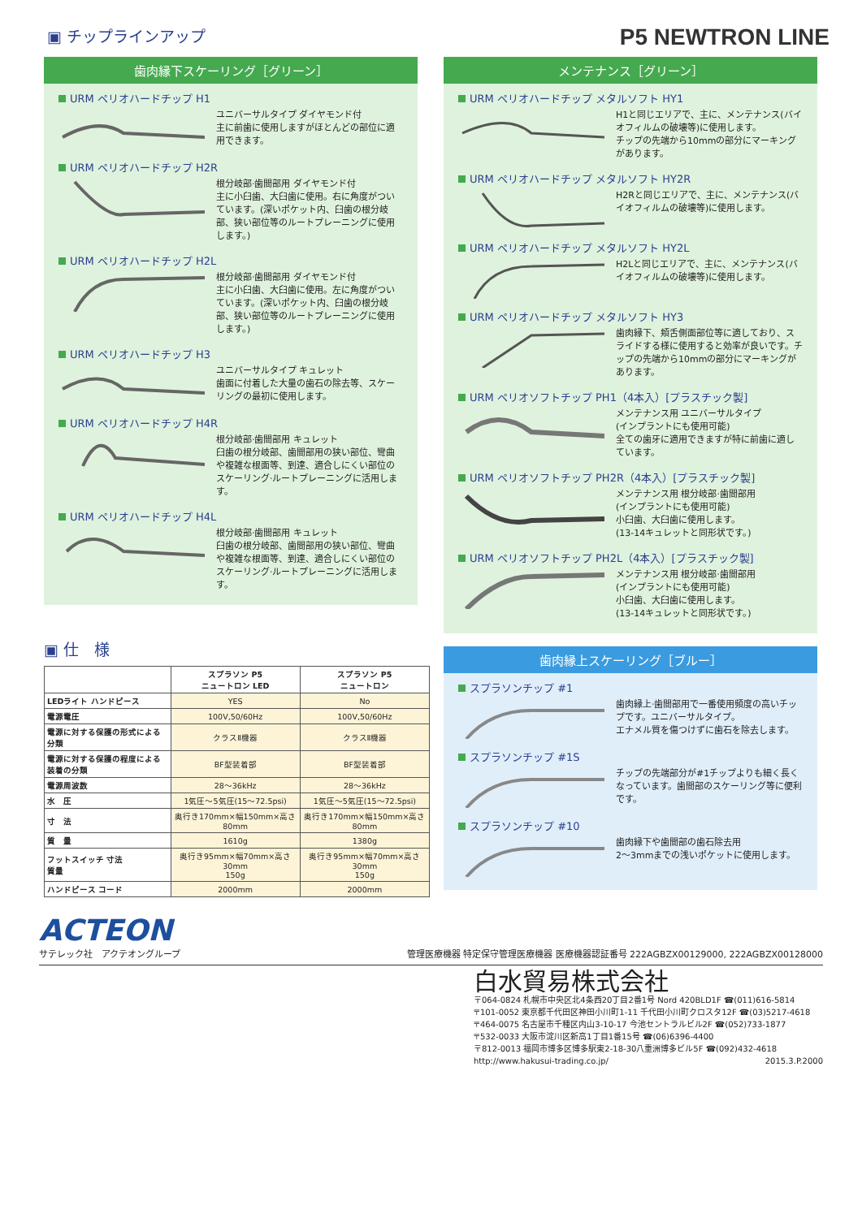▣ チップラインアップ
P5 NEWTRON LINE
歯肉縁下スケーリング［グリーン］
URM ペリオハードチップ H1
ユニバーサルタイプ ダイヤモンド付
主に前歯に使用しますがほとんどの部位に適用できます。
URM ペリオハードチップ H2R
根分岐部·歯間部用 ダイヤモンド付
主に小臼歯、大臼歯に使用。右に角度がついています。(深いポケット内、臼歯の根分岐部、狭い部位等のルートプレーニングに使用します。)
URM ペリオハードチップ H2L
根分岐部·歯間部用 ダイヤモンド付
主に小臼歯、大臼歯に使用。左に角度がついています。(深いポケット内、臼歯の根分岐部、狭い部位等のルートプレーニングに使用します。)
URM ペリオハードチップ H3
ユニバーサルタイプ キュレット
歯面に付着した大量の歯石の除去等、スケーリングの最初に使用します。
URM ペリオハードチップ H4R
根分岐部·歯間部用 キュレット
臼歯の根分岐部、歯間部用の狭い部位、彎曲や複雑な根面等、到達、適合しにくい部位のスケーリング·ルートプレーニングに活用します。
URM ペリオハードチップ H4L
根分岐部·歯間部用 キュレット
臼歯の根分岐部、歯間部用の狭い部位、彎曲や複雑な根面等、到達、適合しにくい部位のスケーリング·ルートプレーニングに活用します。
▣ 仕　様
| | スプラソン P5 ニュートロン LED | スプラソン P5 ニュートロン |
| --- | --- | --- |
| LEDライト ハンドピース | YES | No |
| 電源電圧 | 100V,50/60Hz | 100V,50/60Hz |
| 電源に対する保護の形式による分類 | クラスⅡ機器 | クラスⅡ機器 |
| 電源に対する保護の程度による装着の分類 | BF型装着部 | BF型装着部 |
| 電源周波数 | 28～36kHz | 28～36kHz |
| 水 圧 | 1気圧～5気圧(15～72.5psi) | 1気圧～5気圧(15～72.5psi) |
| 寸 法 | 奥行き170mm×幅150mm×高さ80mm | 奥行き170mm×幅150mm×高さ80mm |
| 質 量 | 1610g | 1380g |
| フットスイッチ 寸法 質量 | 奥行き95mm×幅70mm×高さ30mm 150g | 奥行き95mm×幅70mm×高さ30mm 150g |
| ハンドピース コード | 2000mm | 2000mm |
メンテナンス［グリーン］
URM ペリオハードチップ メタルソフト HY1
H1と同じエリアで、主に、メンテナンス(バイオフィルムの破壊等)に使用します。
チップの先端から10mmの部分にマーキングがあります。
URM ペリオハードチップ メタルソフト HY2R
H2Rと同じエリアで、主に、メンテナンス(バイオフィルムの破壊等)に使用します。
URM ペリオハードチップ メタルソフト HY2L
H2Lと同じエリアで、主に、メンテナンス(バイオフィルムの破壊等)に使用します。
URM ペリオハードチップ メタルソフト HY3
歯肉縁下、頬舌側面部位等に適しており、スライドする様に使用すると効率が良いです。チップの先端から10mmの部分にマーキングがあります。
URM ペリオソフトチップ PH1（4本入）[プラスチック製]
メンテナンス用 ユニバーサルタイプ
(インプラントにも使用可能)
全ての歯牙に適用できますが特に前歯に適しています。
URM ペリオソフトチップ PH2R（4本入）[プラスチック製]
メンテナンス用 根分岐部·歯間部用
(インプラントにも使用可能)
小臼歯、大臼歯に使用します。
(13-14キュレットと同形状です。)
URM ペリオソフトチップ PH2L（4本入）[プラスチック製]
メンテナンス用 根分岐部·歯間部用
(インプラントにも使用可能)
小臼歯、大臼歯に使用します。
(13-14キュレットと同形状です。)
歯肉縁上スケーリング［ブルー］
スプラソンチップ #1
歯肉縁上·歯間部用で一番使用頻度の高いチップです。ユニバーサルタイプ。
エナメル質を傷つけずに歯石を除去します。
スプラソンチップ #1S
チップの先端部分が#1チップよりも細く長くなっています。歯間部のスケーリング等に便利です。
スプラソンチップ #10
歯肉縁下や歯間部の歯石除去用
2～3mmまでの浅いポケットに使用します。
ACTEON
サテレック社　アクテオングループ
管理医療機器 特定保守管理医療機器 医療機器認証番号 222AGBZX00129000, 222AGBZX00128000
白水貿易株式会社
〒064-0824 札幌市中央区北4条西20丁目2番1号 Nord 420BLD1F ☎(011)616-5814
〒101-0052 東京都千代田区神田小川町1-11 千代田小川町クロスタ12F ☎(03)5217-4618
〒464-0075 名古屋市千種区内山3-10-17 今池セントラルビル2F ☎(052)733-1877
〒532-0033 大阪市淀川区新高1丁目1番15号 ☎(06)6396-4400
〒812-0013 福岡市博多区博多駅東2-18-30八重洲博多ビル5F ☎(092)432-4618
http://www.hakusui-trading.co.jp/ 2015.3.P.2000